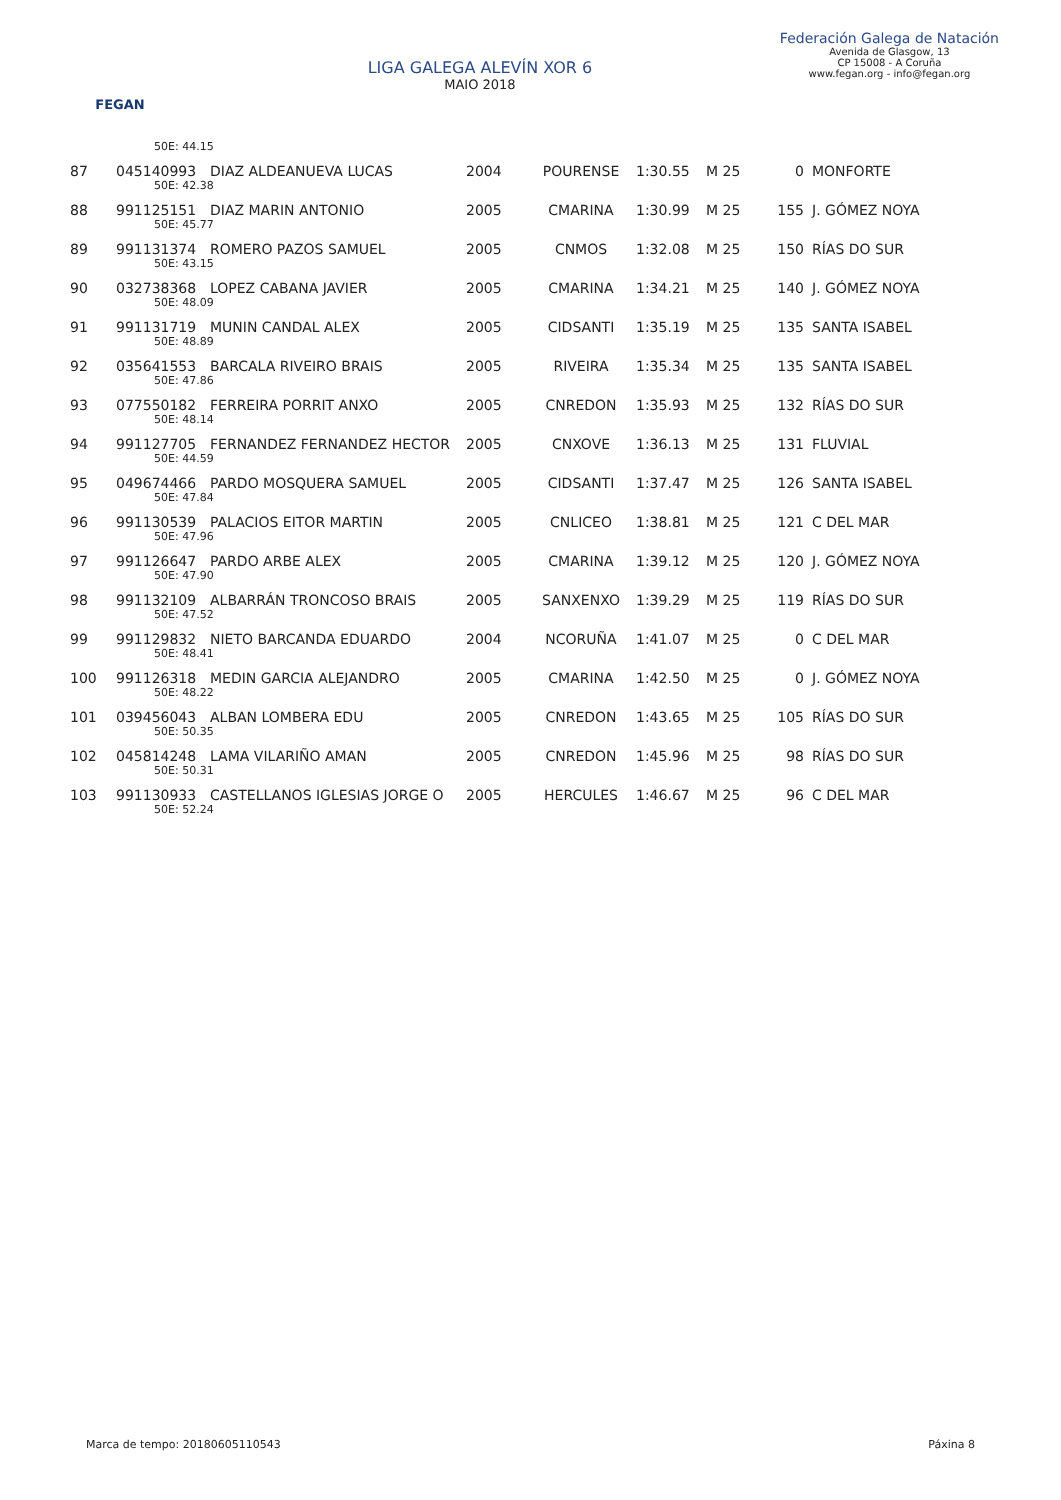FEGAN
LIGA GALEGA ALEVÍN XOR 6
MAIO 2018
Federación Galega de Natación
Avenida de Glasgow, 13
CP 15008 - A Coruña
www.fegan.org - info@fegan.org
| | 50E: 44.15 | | | | | | | |
| 87 | 045140993 | DIAZ ALDEANUEVA LUCAS | 2004 | POURENSE | 1:30.55 | M 25 | 0 | MONFORTE |
| | 50E: 42.38 | | | | | | | |
| 88 | 991125151 | DIAZ MARIN ANTONIO | 2005 | CMARINA | 1:30.99 | M 25 | 155 | J. GÓMEZ NOYA |
| | 50E: 45.77 | | | | | | | |
| 89 | 991131374 | ROMERO PAZOS SAMUEL | 2005 | CNMOS | 1:32.08 | M 25 | 150 | RÍAS DO SUR |
| | 50E: 43.15 | | | | | | | |
| 90 | 032738368 | LOPEZ CABANA JAVIER | 2005 | CMARINA | 1:34.21 | M 25 | 140 | J. GÓMEZ NOYA |
| | 50E: 48.09 | | | | | | | |
| 91 | 991131719 | MUNIN CANDAL ALEX | 2005 | CIDSANTI | 1:35.19 | M 25 | 135 | SANTA ISABEL |
| | 50E: 48.89 | | | | | | | |
| 92 | 035641553 | BARCALA RIVEIRO BRAIS | 2005 | RIVEIRA | 1:35.34 | M 25 | 135 | SANTA ISABEL |
| | 50E: 47.86 | | | | | | | |
| 93 | 077550182 | FERREIRA PORRIT ANXO | 2005 | CNREDON | 1:35.93 | M 25 | 132 | RÍAS DO SUR |
| | 50E: 48.14 | | | | | | | |
| 94 | 991127705 | FERNANDEZ FERNANDEZ HECTOR | 2005 | CNXOVE | 1:36.13 | M 25 | 131 | FLUVIAL |
| | 50E: 44.59 | | | | | | | |
| 95 | 049674466 | PARDO MOSQUERA SAMUEL | 2005 | CIDSANTI | 1:37.47 | M 25 | 126 | SANTA ISABEL |
| | 50E: 47.84 | | | | | | | |
| 96 | 991130539 | PALACIOS EITOR MARTIN | 2005 | CNLICEO | 1:38.81 | M 25 | 121 | C DEL MAR |
| | 50E: 47.96 | | | | | | | |
| 97 | 991126647 | PARDO ARBE ALEX | 2005 | CMARINA | 1:39.12 | M 25 | 120 | J. GÓMEZ NOYA |
| | 50E: 47.90 | | | | | | | |
| 98 | 991132109 | ALBARRÁN TRONCOSO BRAIS | 2005 | SANXENXO | 1:39.29 | M 25 | 119 | RÍAS DO SUR |
| | 50E: 47.52 | | | | | | | |
| 99 | 991129832 | NIETO BARCANDA EDUARDO | 2004 | NCORUÑA | 1:41.07 | M 25 | 0 | C DEL MAR |
| | 50E: 48.41 | | | | | | | |
| 100 | 991126318 | MEDIN GARCIA ALEJANDRO | 2005 | CMARINA | 1:42.50 | M 25 | 0 | J. GÓMEZ NOYA |
| | 50E: 48.22 | | | | | | | |
| 101 | 039456043 | ALBAN LOMBERA EDU | 2005 | CNREDON | 1:43.65 | M 25 | 105 | RÍAS DO SUR |
| | 50E: 50.35 | | | | | | | |
| 102 | 045814248 | LAMA VILARIÑO AMAN | 2005 | CNREDON | 1:45.96 | M 25 | 98 | RÍAS DO SUR |
| | 50E: 50.31 | | | | | | | |
| 103 | 991130933 | CASTELLANOS IGLESIAS JORGE O | 2005 | HERCULES | 1:46.67 | M 25 | 96 | C DEL MAR |
| | 50E: 52.24 | | | | | | | |
Marca de tempo: 20180605110543 Páxina 8